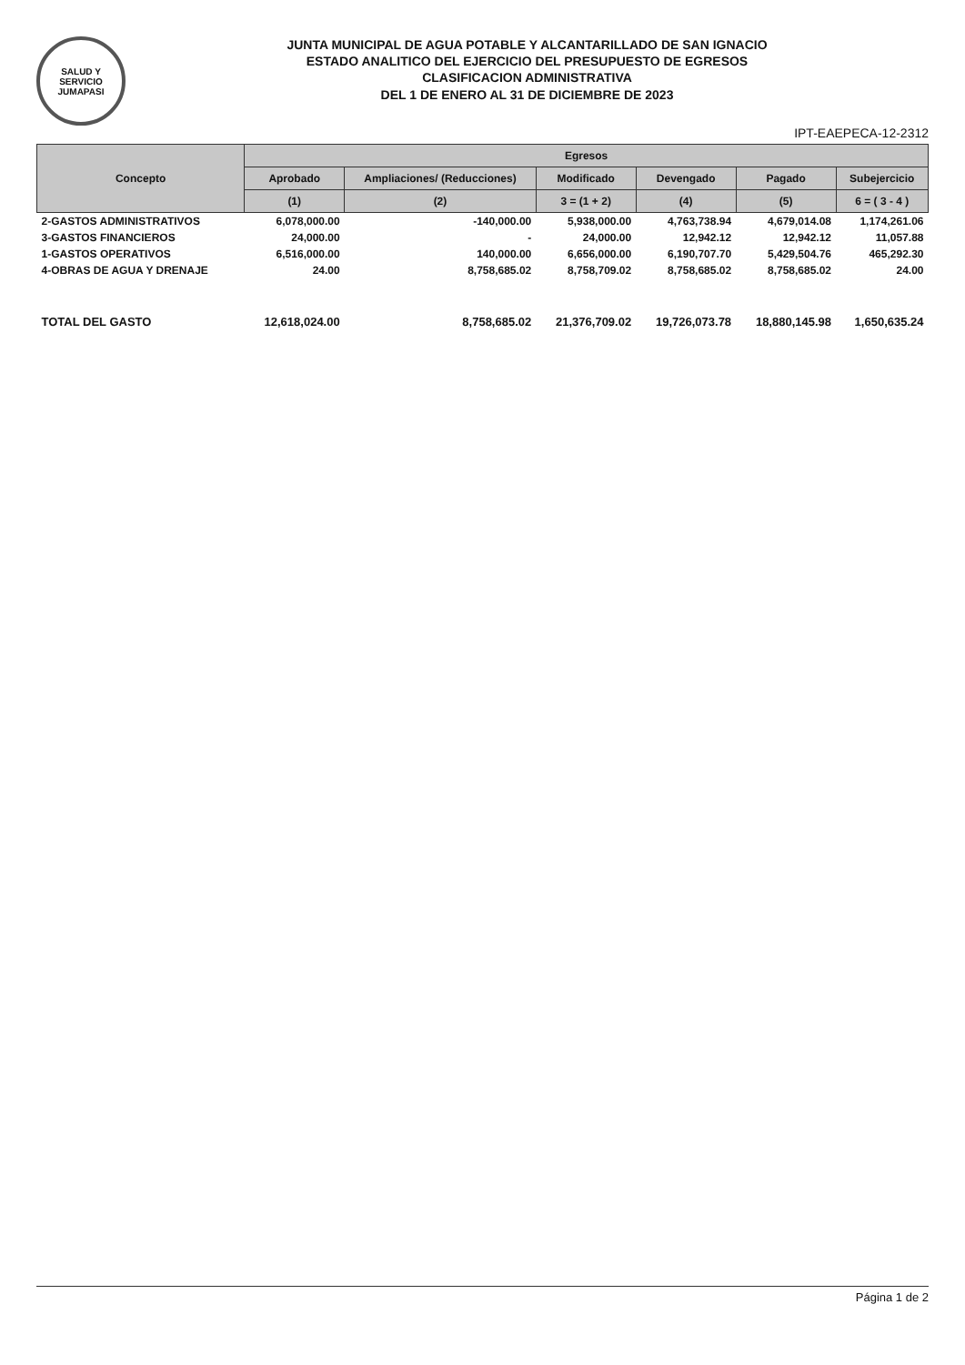SALUD Y SERVICIO
JUMAPASI
JUNTA MUNICIPAL DE AGUA POTABLE Y ALCANTARILLADO DE SAN IGNACIO
ESTADO ANALITICO DEL EJERCICIO DEL PRESUPUESTO DE EGRESOS
CLASIFICACION ADMINISTRATIVA
DEL 1 DE ENERO AL 31 DE DICIEMBRE DE 2023
IPT-EAEPECA-12-2312
| Concepto | Egresos | | | | | |
| --- | --- | --- | --- | --- | --- | --- |
| | Aprobado | Ampliaciones/ (Reducciones) | Modificado | Devengado | Pagado | Subejercicio |
| | (1) | (2) | 3 = (1 + 2) | (4) | (5) | 6 = ( 3 - 4 ) |
| 2-GASTOS ADMINISTRATIVOS | 6,078,000.00 | -140,000.00 | 5,938,000.00 | 4,763,738.94 | 4,679,014.08 | 1,174,261.06 |
| 3-GASTOS FINANCIEROS | 24,000.00 | - | 24,000.00 | 12,942.12 | 12,942.12 | 11,057.88 |
| 1-GASTOS OPERATIVOS | 6,516,000.00 | 140,000.00 | 6,656,000.00 | 6,190,707.70 | 5,429,504.76 | 465,292.30 |
| 4-OBRAS DE AGUA Y DRENAJE | 24.00 | 8,758,685.02 | 8,758,709.02 | 8,758,685.02 | 8,758,685.02 | 24.00 |
| TOTAL DEL GASTO | 12,618,024.00 | 8,758,685.02 | 21,376,709.02 | 19,726,073.78 | 18,880,145.98 | 1,650,635.24 |
Página 1 de 2